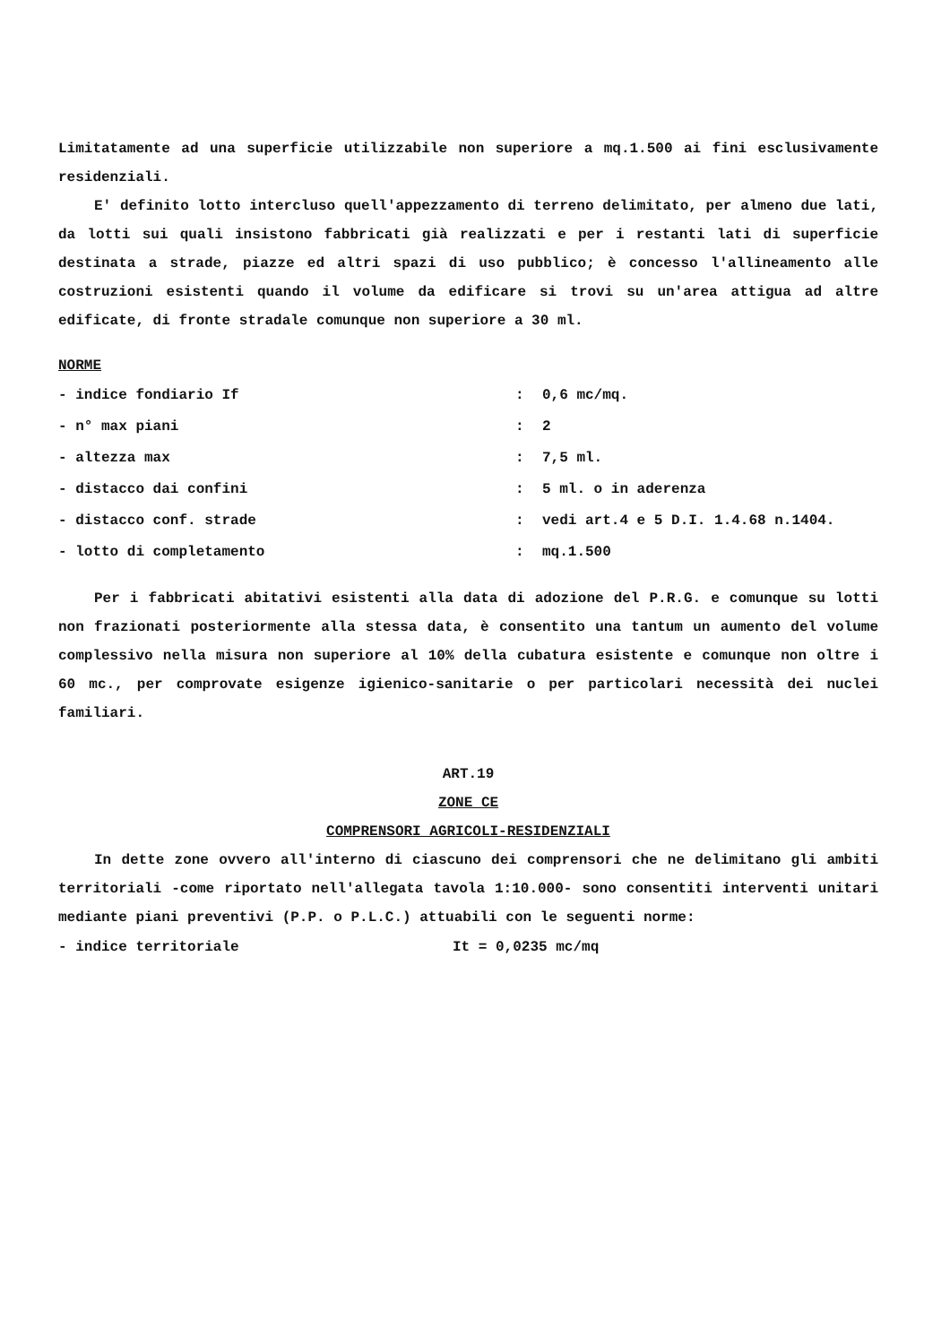Limitatamente ad una superficie utilizzabile non superiore a mq.1.500 ai fini esclusivamente residenziali.
E' definito lotto intercluso quell'appezzamento di terreno delimitato, per almeno due lati, da lotti sui quali insistono fabbricati già realizzati e per i restanti lati di superficie destinata a strade, piazze ed altri spazi di uso pubblico; è concesso l'allineamento alle costruzioni esistenti quando il volume da edificare si trovi su un'area attigua ad altre edificate, di fronte stradale comunque non superiore a 30 ml.
NORME
- indice fondiario If: 0,6 mc/mq.
- n° max piani: 2
- altezza max: 7,5 ml.
- distacco dai confini: 5 ml. o in aderenza
- distacco conf. strade: vedi art.4 e 5 D.I. 1.4.68 n.1404.
- lotto di completamento: mq.1.500
Per i fabbricati abitativi esistenti alla data di adozione del P.R.G. e comunque su lotti non frazionati posteriormente alla stessa data, è consentito una tantum un aumento del volume complessivo nella misura non superiore al 10% della cubatura esistente e comunque non oltre i 60 mc., per comprovate esigenze igienico-sanitarie o per particolari necessità dei nuclei familiari.
ART.19
ZONE CE
COMPRENSORI AGRICOLI-RESIDENZIALI
In dette zone ovvero all'interno di ciascuno dei comprensori che ne delimitano gli ambiti territoriali -come riportato nell'allegata tavola 1:10.000- sono consentiti interventi unitari mediante piani preventivi (P.P. o P.L.C.) attuabili con le seguenti norme:
- indice territoriale It = 0,0235 mc/mq